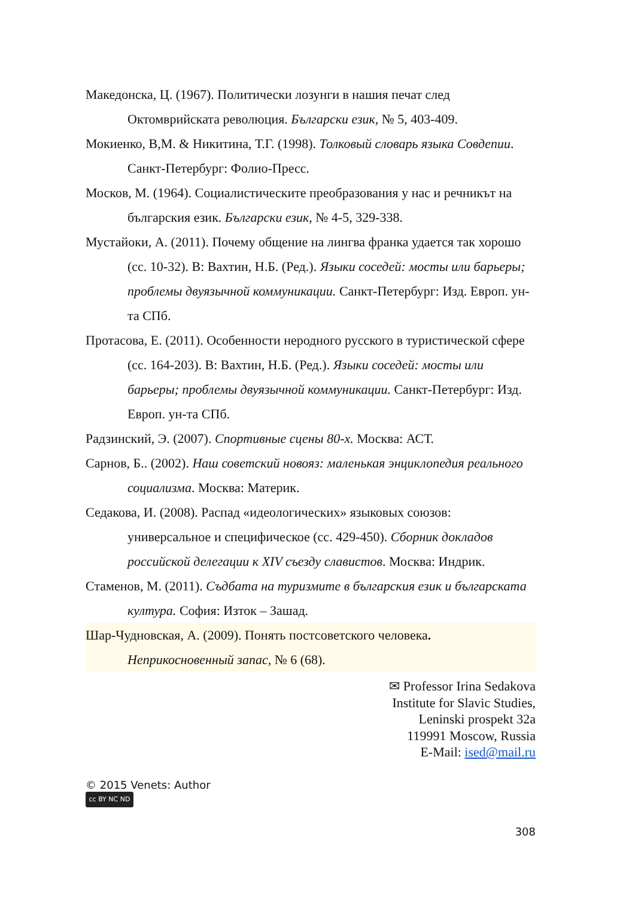Македонска, Ц. (1967). Политически лозунги в нашия печат след Октомврийската революция. Български език, № 5, 403-409.
Мокиенко, В,М. & Никитина, Т.Г. (1998). Толковый словарь языка Совдепии. Санкт-Петербург: Фолио-Пресс.
Москов, М. (1964). Социалистическите преобразования у нас и речникът на българския език. Български език, № 4-5, 329-338.
Мустайоки, А. (2011). Почему общение на лингва франка удается так хорошо (сс. 10-32). В: Вахтин, Н.Б. (Ред.). Языки соседей: мосты или барьеры; проблемы двуязычной коммуникации. Санкт-Петербург: Изд. Европ. ун-та СПб.
Протасова, Е. (2011). Особенности неродного русского в туристической сфере (сс. 164-203). В: Вахтин, Н.Б. (Ред.). Языки соседей: мосты или барьеры; проблемы двуязычной коммуникации. Санкт-Петербург: Изд. Европ. ун-та СПб.
Радзинский, Э. (2007). Спортивные сцены 80-х. Москва: АСТ.
Сарнов, Б.. (2002). Наш советский новояз: маленькая энциклопедия реального социализма. Москва: Материк.
Седакова, И. (2008). Распад «идеологических» языковых союзов: универсальное и специфическое (сс. 429-450). Сборник докладов российской делегации к XIV съезду славистов. Москва: Индрик.
Стаменов, М. (2011). Съдбата на туризмите в българския език и българската култура. София: Изток – Зашад.
Шар-Чудновская, А. (2009). Понять постсоветского человека. Неприкосновенный запас, № 6 (68).
✉ Professor Irina Sedakova
Institute for Slavic Studies,
Leninski prospekt 32a
119991 Moscow, Russia
E-Mail: ised@mail.ru
© 2015 Venets: Author
cc BY NC ND
308